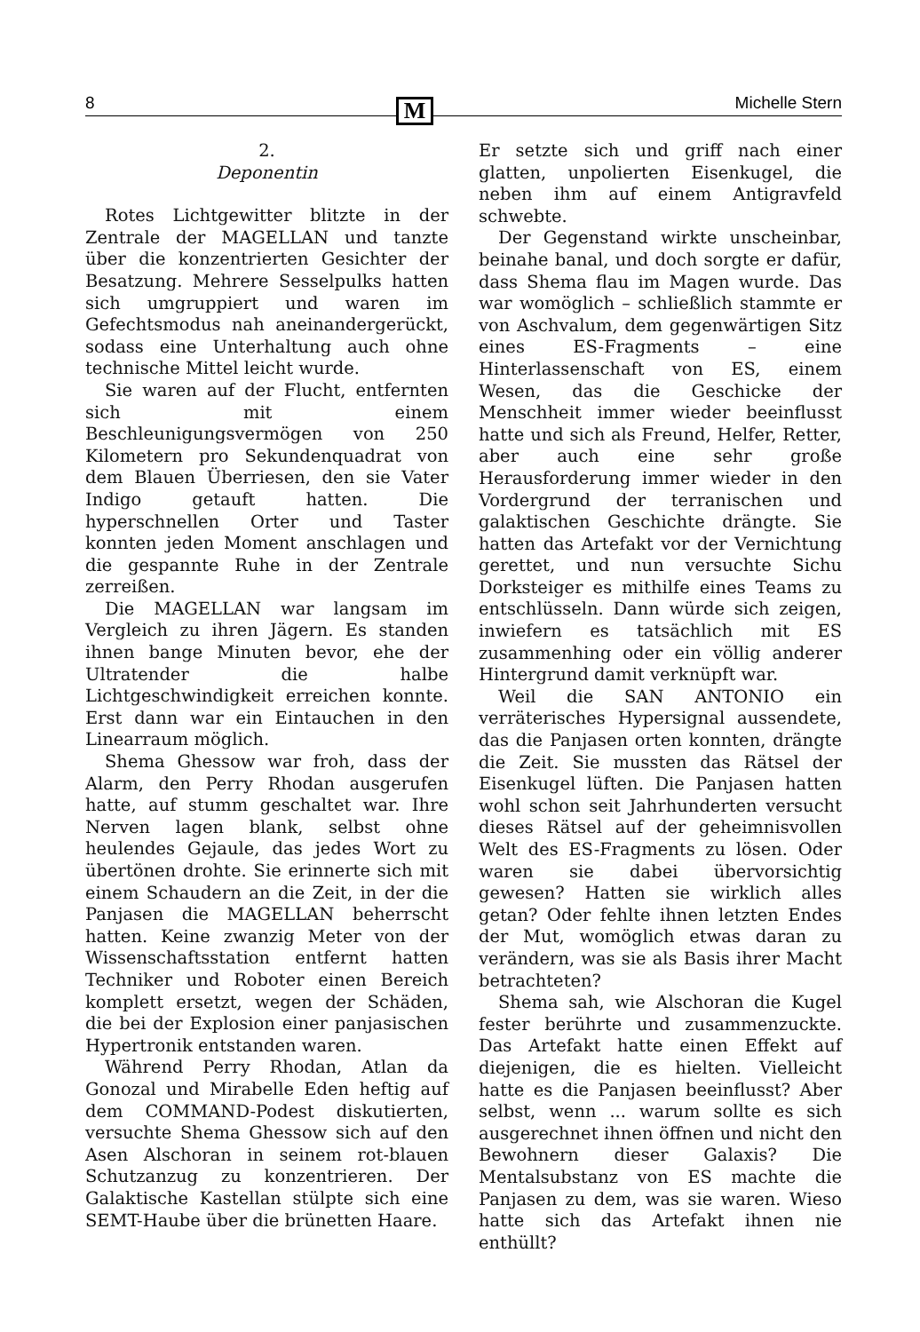8 M Michelle Stern
2.
Deponentin
Rotes Lichtgewitter blitzte in der Zentrale der MAGELLAN und tanzte über die konzentrierten Gesichter der Besatzung. Mehrere Sesselpulks hatten sich umgruppiert und waren im Gefechtsmodus nah aneinandergerückt, sodass eine Unterhaltung auch ohne technische Mittel leicht wurde.
Sie waren auf der Flucht, entfernten sich mit einem Beschleunigungsvermögen von 250 Kilometern pro Sekundenquadrat von dem Blauen Überriesen, den sie Vater Indigo getauft hatten. Die hyperschnellen Orter und Taster konnten jeden Moment anschlagen und die gespannte Ruhe in der Zentrale zerreißen.
Die MAGELLAN war langsam im Vergleich zu ihren Jägern. Es standen ihnen bange Minuten bevor, ehe der Ultratender die halbe Lichtgeschwindigkeit erreichen konnte. Erst dann war ein Eintauchen in den Linearraum möglich.
Shema Ghessow war froh, dass der Alarm, den Perry Rhodan ausgerufen hatte, auf stumm geschaltet war. Ihre Nerven lagen blank, selbst ohne heulendes Gejaule, das jedes Wort zu übertönen drohte. Sie erinnerte sich mit einem Schaudern an die Zeit, in der die Panjasen die MAGELLAN beherrscht hatten. Keine zwanzig Meter von der Wissenschaftsstation entfernt hatten Techniker und Roboter einen Bereich komplett ersetzt, wegen der Schäden, die bei der Explosion einer panjasischen Hypertronik entstanden waren.
Während Perry Rhodan, Atlan da Gonozal und Mirabelle Eden heftig auf dem COMMAND-Podest diskutierten, versuchte Shema Ghessow sich auf den Asen Alschoran in seinem rot-blauen Schutzanzug zu konzentrieren. Der Galaktische Kastellan stülpte sich eine SEMT-Haube über die brünetten Haare.
Er setzte sich und griff nach einer glatten, unpolierten Eisenkugel, die neben ihm auf einem Antigravfeld schwebte.
Der Gegenstand wirkte unscheinbar, beinahe banal, und doch sorgte er dafür, dass Shema flau im Magen wurde. Das war womöglich – schließlich stammte er von Aschvalum, dem gegenwärtigen Sitz eines ES-Fragments – eine Hinterlassenschaft von ES, einem Wesen, das die Geschicke der Menschheit immer wieder beeinflusst hatte und sich als Freund, Helfer, Retter, aber auch eine sehr große Herausforderung immer wieder in den Vordergrund der terranischen und galaktischen Geschichte drängte. Sie hatten das Artefakt vor der Vernichtung gerettet, und nun versuchte Sichu Dorksteiger es mithilfe eines Teams zu entschlüsseln. Dann würde sich zeigen, inwiefern es tatsächlich mit ES zusammenhing oder ein völlig anderer Hintergrund damit verknüpft war.
Weil die SAN ANTONIO ein verräterisches Hypersignal aussendete, das die Panjasen orten konnten, drängte die Zeit. Sie mussten das Rätsel der Eisenkugel lüften. Die Panjasen hatten wohl schon seit Jahrhunderten versucht dieses Rätsel auf der geheimnisvollen Welt des ES-Fragments zu lösen. Oder waren sie dabei übervorsichtig gewesen? Hatten sie wirklich alles getan? Oder fehlte ihnen letzten Endes der Mut, womöglich etwas daran zu verändern, was sie als Basis ihrer Macht betrachteten?
Shema sah, wie Alschoran die Kugel fester berührte und zusammenzuckte. Das Artefakt hatte einen Effekt auf diejenigen, die es hielten. Vielleicht hatte es die Panjasen beeinflusst? Aber selbst, wenn ... warum sollte es sich ausgerechnet ihnen öffnen und nicht den Bewohnern dieser Galaxis? Die Mentalsubstanz von ES machte die Panjasen zu dem, was sie waren. Wieso hatte sich das Artefakt ihnen nie enthüllt?